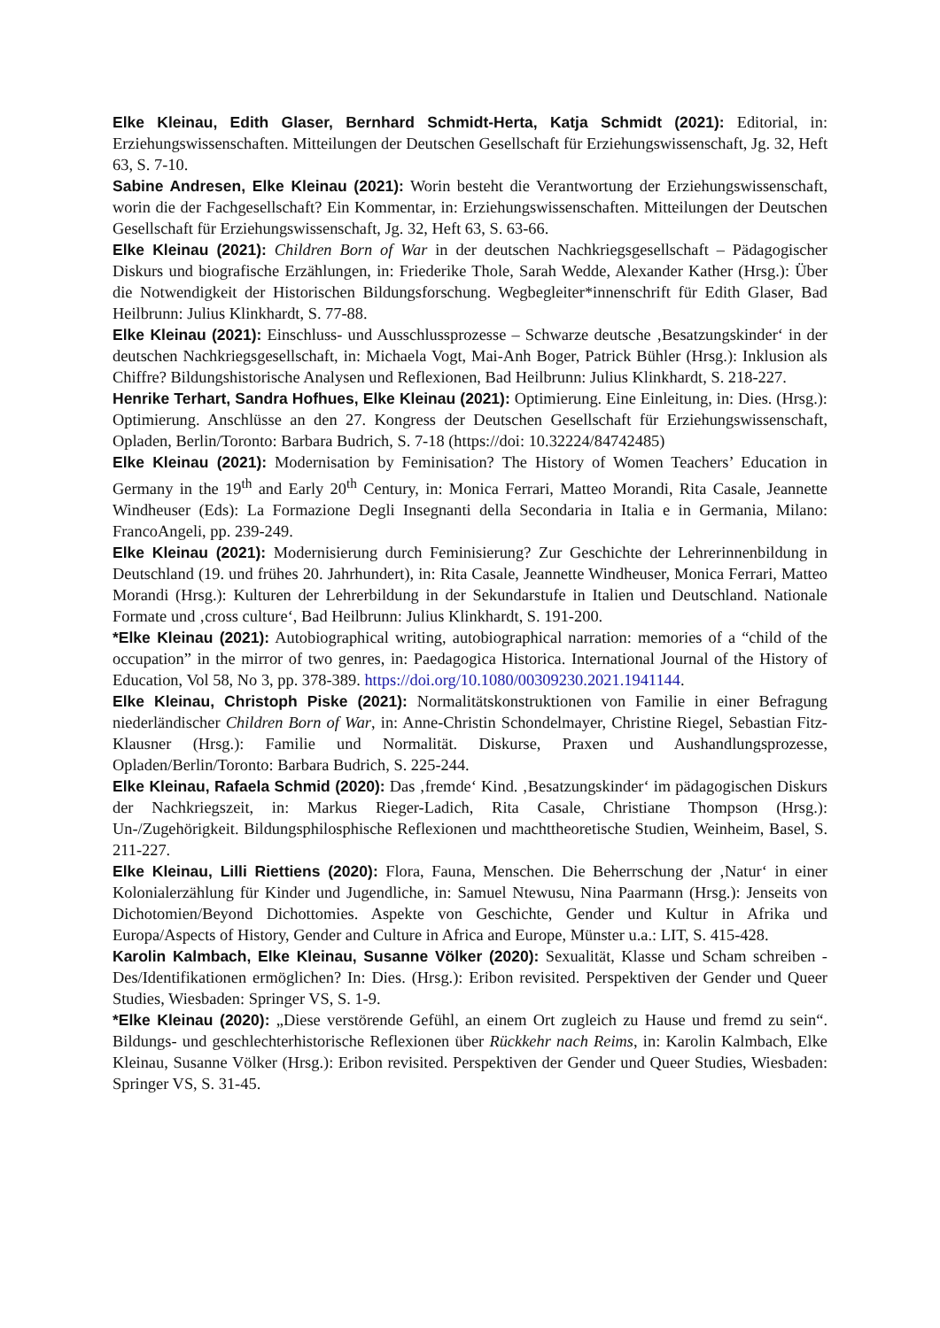Elke Kleinau, Edith Glaser, Bernhard Schmidt-Herta, Katja Schmidt (2021): Editorial, in: Erziehungswissenschaften. Mitteilungen der Deutschen Gesellschaft für Erziehungswissenschaft, Jg. 32, Heft 63, S. 7-10.
Sabine Andresen, Elke Kleinau (2021): Worin besteht die Verantwortung der Erziehungswissenschaft, worin die der Fachgesellschaft? Ein Kommentar, in: Erziehungswissenschaften. Mitteilungen der Deutschen Gesellschaft für Erziehungswissenschaft, Jg. 32, Heft 63, S. 63-66.
Elke Kleinau (2021): Children Born of War in der deutschen Nachkriegsgesellschaft – Pädagogischer Diskurs und biografische Erzählungen, in: Friederike Thole, Sarah Wedde, Alexander Kather (Hrsg.): Über die Notwendigkeit der Historischen Bildungsforschung. Wegbegleiter*innenschrift für Edith Glaser, Bad Heilbrunn: Julius Klinkhardt, S. 77-88.
Elke Kleinau (2021): Einschluss- und Ausschlussprozesse – Schwarze deutsche ‚Besatzungskinder‘ in der deutschen Nachkriegsgesellschaft, in: Michaela Vogt, Mai-Anh Boger, Patrick Bühler (Hrsg.): Inklusion als Chiffre? Bildungshistorische Analysen und Reflexionen, Bad Heilbrunn: Julius Klinkhardt, S. 218-227.
Henrike Terhart, Sandra Hofhues, Elke Kleinau (2021): Optimierung. Eine Einleitung, in: Dies. (Hrsg.): Optimierung. Anschlüsse an den 27. Kongress der Deutschen Gesellschaft für Erziehungswissenschaft, Opladen, Berlin/Toronto: Barbara Budrich, S. 7-18 (https://doi: 10.32224/84742485)
Elke Kleinau (2021): Modernisation by Feminisation? The History of Women Teachers’ Education in Germany in the 19<sup>th</sup> and Early 20<sup>th</sup> Century, in: Monica Ferrari, Matteo Morandi, Rita Casale, Jeannette Windheuser (Eds): La Formazione Degli Insegnanti della Secondaria in Italia e in Germania, Milano: FrancoAngeli, pp. 239-249.
Elke Kleinau (2021): Modernisierung durch Feminisierung? Zur Geschichte der Lehrerinnenbildung in Deutschland (19. und frühes 20. Jahrhundert), in: Rita Casale, Jeannette Windheuser, Monica Ferrari, Matteo Morandi (Hrsg.): Kulturen der Lehrerbildung in der Sekundarstufe in Italien und Deutschland. Nationale Formate und ‚cross culture‘, Bad Heilbrunn: Julius Klinkhardt, S. 191-200.
*Elke Kleinau (2021): Autobiographical writing, autobiographical narration: memories of a “child of the occupation” in the mirror of two genres, in: Paedagogica Historica. International Journal of the History of Education, Vol 58, No 3, pp. 378-389. https://doi.org/10.1080/00309230.2021.1941144.
Elke Kleinau, Christoph Piske (2021): Normalitätskonstruktionen von Familie in einer Befragung niederländischer Children Born of War, in: Anne-Christin Schondelmayer, Christine Riegel, Sebastian Fitz-Klausner (Hrsg.): Familie und Normalität. Diskurse, Praxen und Aushandlungsprozesse, Opladen/Berlin/Toronto: Barbara Budrich, S. 225-244.
Elke Kleinau, Rafaela Schmid (2020): Das ‚fremde‘ Kind. ‚Besatzungskinder‘ im pädagogischen Diskurs der Nachkriegszeit, in: Markus Rieger-Ladich, Rita Casale, Christiane Thompson (Hrsg.): Un-/Zugehörigkeit. Bildungsphilosphische Reflexionen und machttheoretische Studien, Weinheim, Basel, S. 211-227.
Elke Kleinau, Lilli Riettiens (2020): Flora, Fauna, Menschen. Die Beherrschung der ‚Natur‘ in einer Kolonialerzählung für Kinder und Jugendliche, in: Samuel Ntewusu, Nina Paarmann (Hrsg.): Jenseits von Dichotomien/Beyond Dichottomies. Aspekte von Geschichte, Gender und Kultur in Afrika und Europa/Aspects of History, Gender and Culture in Africa and Europe, Münster u.a.: LIT, S. 415-428.
Karolin Kalmbach, Elke Kleinau, Susanne Völker (2020): Sexualität, Klasse und Scham schreiben - Des/Identifikationen ermöglichen? In: Dies. (Hrsg.): Eribon revisited. Perspektiven der Gender und Queer Studies, Wiesbaden: Springer VS, S. 1-9.
*Elke Kleinau (2020): „Diese verstörende Gefühl, an einem Ort zugleich zu Hause und fremd zu sein“. Bildungs- und geschlechterhistorische Reflexionen über Rückkehr nach Reims, in: Karolin Kalmbach, Elke Kleinau, Susanne Völker (Hrsg.): Eribon revisited. Perspektiven der Gender und Queer Studies, Wiesbaden: Springer VS, S. 31-45.